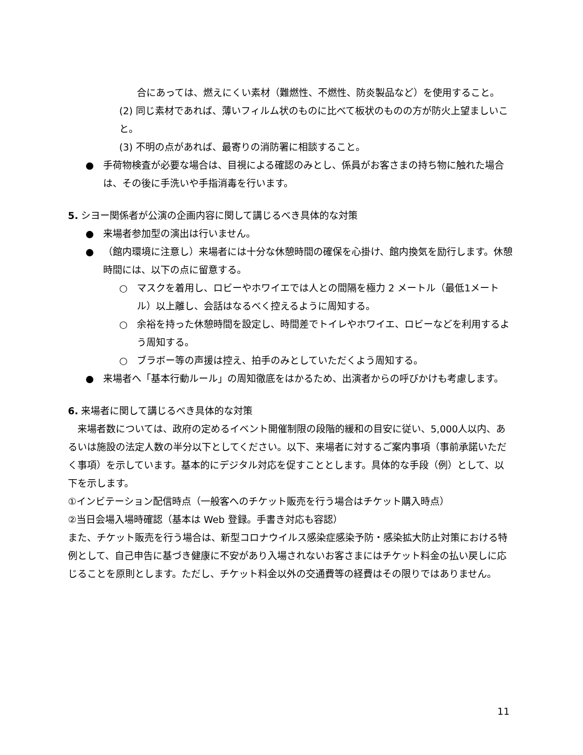合にあっては、燃えにくい素材（難燃性、不燃性、防炎製品など）を使用すること。
(2) 同じ素材であれば、薄いフィルム状のものに比べて板状のものの方が防火上望ましいこと。
(3) 不明の点があれば、最寄りの消防署に相談すること。
● 手荷物検査が必要な場合は、目視による確認のみとし、係員がお客さまの持ち物に触れた場合は、その後に手洗いや手指消毒を行います。
5. シヨー関係者が公演の企画内容に関して講じるべき具体的な対策
● 来場者参加型の演出は行いません。
● （館内環境に注意し）来場者には十分な休憩時間の確保を心掛け、館内換気を励行します。休憩時間には、以下の点に留意する。
○ マスクを着用し、ロビーやホワイエでは人との間隔を極力 2 メートル（最低1メートル）以上離し、会話はなるべく控えるように周知する。
○ 余裕を持った休憩時間を設定し、時間差でトイレやホワイエ、ロビーなどを利用するよう周知する。
○ ブラボー等の声援は控え、拍手のみとしていただくよう周知する。
● 来場者へ「基本行動ルール」の周知徹底をはかるため、出演者からの呼びかけも考慮します。
6. 来場者に関して講じるべき具体的な対策
　来場者数については、政府の定めるイベント開催制限の段階的緩和の目安に従い、5,000人以内、あるいは施設の法定人数の半分以下としてください。以下、来場者に対するご案内事項（事前承諾いただく事項）を示しています。基本的にデジタル対応を促すこととします。具体的な手段（例）として、以下を示します。
①インビテーション配信時点（一般客へのチケット販売を行う場合はチケット購入時点）
②当日会場入場時確認（基本は Web 登録。手書き対応も容認）
また、チケット販売を行う場合は、新型コロナウイルス感染症感染予防・感染拡大防止対策における特例として、自己申告に基づき健康に不安があり入場されないお客さまにはチケット料金の払い戻しに応じることを原則とします。ただし、チケット料金以外の交通費等の経費はその限りではありません。
11